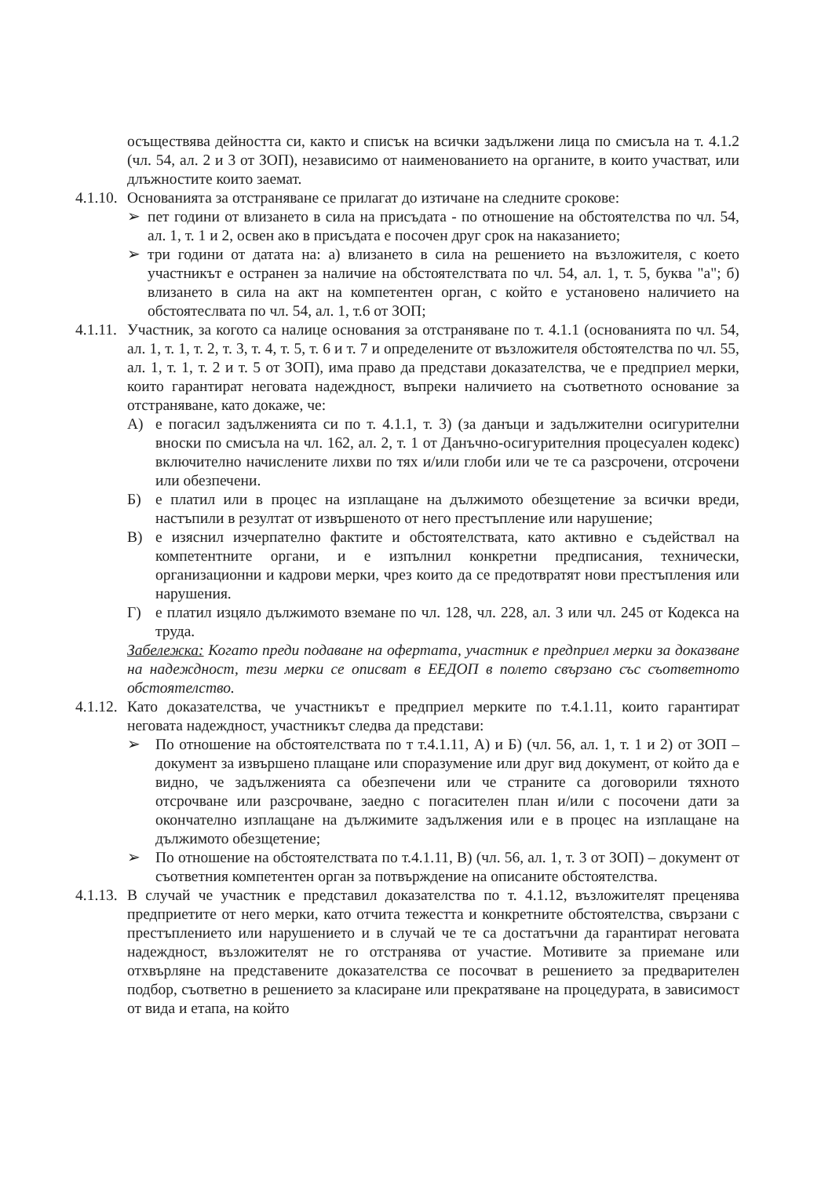осъществява дейността си, както и списък на всички задължени лица по смисъла на т. 4.1.2 (чл. 54, ал. 2 и 3 от ЗОП), независимо от наименованието на органите, в които участват, или длъжностите които заемат.
4.1.10.
Основанията за отстраняване се прилагат до изтичане на следните срокове:
➢ пет години от влизането в сила на присъдата - по отношение на обстоятелства по чл. 54, ал. 1, т. 1 и 2, освен ако в присъдата е посочен друг срок на наказанието;
➢ три години от датата на: а) влизането в сила на решението на възложителя, с което участникът е остранен за наличие на обстоятелствата по чл. 54, ал. 1, т. 5, буква "а"; б) влизането в сила на акт на компетентен орган, с който е установено наличието на обстоятеслвата по чл. 54, ал. 1, т.6 от ЗОП;
4.1.11.
Участник, за когото са налице основания за отстраняване по т. 4.1.1 (основанията по чл. 54, ал. 1, т. 1, т. 2, т. 3, т. 4, т. 5, т. 6 и т. 7 и определените от възложителя обстоятелства по чл. 55, ал. 1, т. 1, т. 2 и т. 5 от ЗОП), има право да представи доказателства, че е предприел мерки, които гарантират неговата надеждност, въпреки наличието на съответното основание за отстраняване, като докаже, че:
А) е погасил задълженията си по т. 4.1.1, т. 3) (за данъци и задължителни осигурителни вноски по смисъла на чл. 162, ал. 2, т. 1 от Данъчно-осигурителния процесуален кодекс) включително начислените лихви по тях и/или глоби или че те са разсрочени, отсрочени или обезпечени.
Б) е платил или в процес на изплащане на дължимото обезщетение за всички вреди, настъпили в резултат от извършеното от него престъпление или нарушение;
В) е изяснил изчерпателно фактите и обстоятелствата, като активно е съдействал на компетентните органи, и е изпълнил конкретни предписания, технически, организационни и кадрови мерки, чрез които да се предотвратят нови престъпления или нарушения.
Г) е платил изцяло дължимото вземане по чл. 128, чл. 228, ал. 3 или чл. 245 от Кодекса на труда.
Забележка: Когато преди подаване на офертата, участник е предприел мерки за доказване на надеждност, тези мерки се описват в ЕЕДОП в полето свързано със съответното обстоятелство.
4.1.12.
Като доказателства, че участникът е предприел мерките по т.4.1.11, които гарантират неговата надеждност, участникът следва да представи:
➢ По отношение на обстоятелствата по т т.4.1.11, А) и Б) (чл. 56, ал. 1, т. 1 и 2) от ЗОП – документ за извършено плащане или споразумение или друг вид документ, от който да е видно, че задълженията са обезпечени или че страните са договорили тяхното отсрочване или разсрочване, заедно с погасителен план и/или с посочени дати за окончателно изплащане на дължимите задължения или е в процес на изплащане на дължимото обезщетение;
➢ По отношение на обстоятелствата по т.4.1.11, В) (чл. 56, ал. 1, т. 3 от ЗОП) – документ от съответния компетентен орган за потвърждение на описаните обстоятелства.
4.1.13.
В случай че участник е представил доказателства по т. 4.1.12, възложителят преценява предприетите от него мерки, като отчита тежестта и конкретните обстоятелства, свързани с престъплението или нарушението и в случай че те са достатъчни да гарантират неговата надеждност, възложителят не го отстранява от участие. Мотивите за приемане или отхвърляне на представените доказателства се посочват в решението за предварителен подбор, съответно в решението за класиране или прекратяване на процедурата, в зависимост от вида и етапа, на който